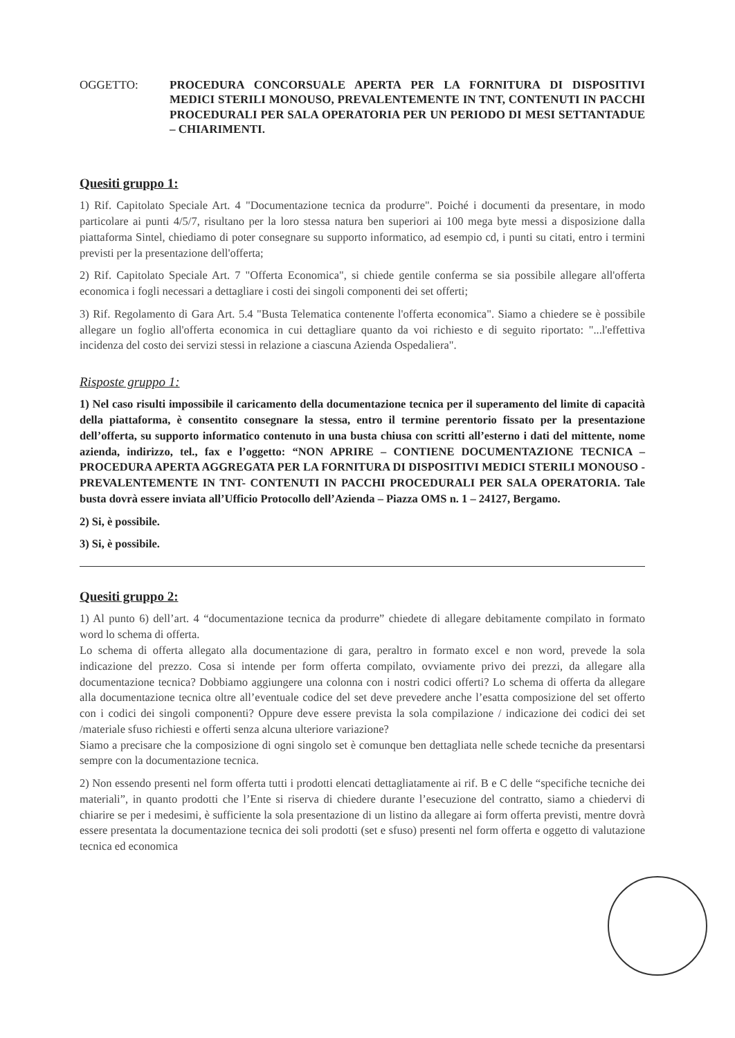OGGETTO: PROCEDURA CONCORSUALE APERTA PER LA FORNITURA DI DISPOSITIVI MEDICI STERILI MONOUSO, PREVALENTEMENTE IN TNT, CONTENUTI IN PACCHI PROCEDURALI PER SALA OPERATORIA PER UN PERIODO DI MESI SETTANTADUE – CHIARIMENTI.
Quesiti gruppo 1:
1) Rif. Capitolato Speciale Art. 4 "Documentazione tecnica da produrre". Poiché i documenti da presentare, in modo particolare ai punti 4/5/7, risultano per la loro stessa natura ben superiori ai 100 mega byte messi a disposizione dalla piattaforma Sintel, chiediamo di poter consegnare su supporto informatico, ad esempio cd, i punti su citati, entro i termini previsti per la presentazione dell'offerta;
2) Rif. Capitolato Speciale Art. 7 "Offerta Economica", si chiede gentile conferma se sia possibile allegare all'offerta economica i fogli necessari a dettagliare i costi dei singoli componenti dei set offerti;
3) Rif. Regolamento di Gara Art. 5.4 "Busta Telematica contenente l'offerta economica". Siamo a chiedere se è possibile allegare un foglio all'offerta economica in cui dettagliare quanto da voi richiesto e di seguito riportato: "...l'effettiva incidenza del costo dei servizi stessi in relazione a ciascuna Azienda Ospedaliera".
Risposte gruppo 1:
1) Nel caso risulti impossibile il caricamento della documentazione tecnica per il superamento del limite di capacità della piattaforma, è consentito consegnare la stessa, entro il termine perentorio fissato per la presentazione dell’offerta, su supporto informatico contenuto in una busta chiusa con scritti all’esterno i dati del mittente, nome azienda, indirizzo, tel., fax e l’oggetto: “NON APRIRE – CONTIENE DOCUMENTAZIONE TECNICA – PROCEDURA APERTA AGGREGATA PER LA FORNITURA DI DISPOSITIVI MEDICI STERILI MONOUSO -PREVALENTEMENTE IN TNT- CONTENUTI IN PACCHI PROCEDURALI PER SALA OPERATORIA. Tale busta dovrà essere inviata all’Ufficio Protocollo dell’Azienda – Piazza OMS n. 1 – 24127, Bergamo.
2) Si, è possibile.
3) Si, è possibile.
Quesiti gruppo 2:
1) Al punto 6) dell’art. 4 “documentazione tecnica da produrre” chiedete di allegare debitamente compilato in formato word lo schema di offerta.
Lo schema di offerta allegato alla documentazione di gara, peraltro in formato excel e non word, prevede la sola indicazione del prezzo. Cosa si intende per form offerta compilato, ovviamente privo dei prezzi, da allegare alla documentazione tecnica? Dobbiamo aggiungere una colonna con i nostri codici offerti? Lo schema di offerta da allegare alla documentazione tecnica oltre all’eventuale codice del set deve prevedere anche l’esatta composizione del set offerto con i codici dei singoli componenti? Oppure deve essere prevista la sola compilazione / indicazione dei codici dei set /materiale sfuso richiesti e offerti senza alcuna ulteriore variazione?
Siamo a precisare che la composizione di ogni singolo set è comunque ben dettagliata nelle schede tecniche da presentarsi sempre con la documentazione tecnica.
2) Non essendo presenti nel form offerta tutti i prodotti elencati dettagliatamente ai rif. B e C delle “specifiche tecniche dei materiali”, in quanto prodotti che l’Ente si riserva di chiedere durante l’esecuzione del contratto, siamo a chiedervi di chiarire se per i medesimi, è sufficiente la sola presentazione di un listino da allegare ai form offerta previsti, mentre dovrà essere presentata la documentazione tecnica dei soli prodotti (set e sfuso) presenti nel form offerta e oggetto di valutazione tecnica ed economica